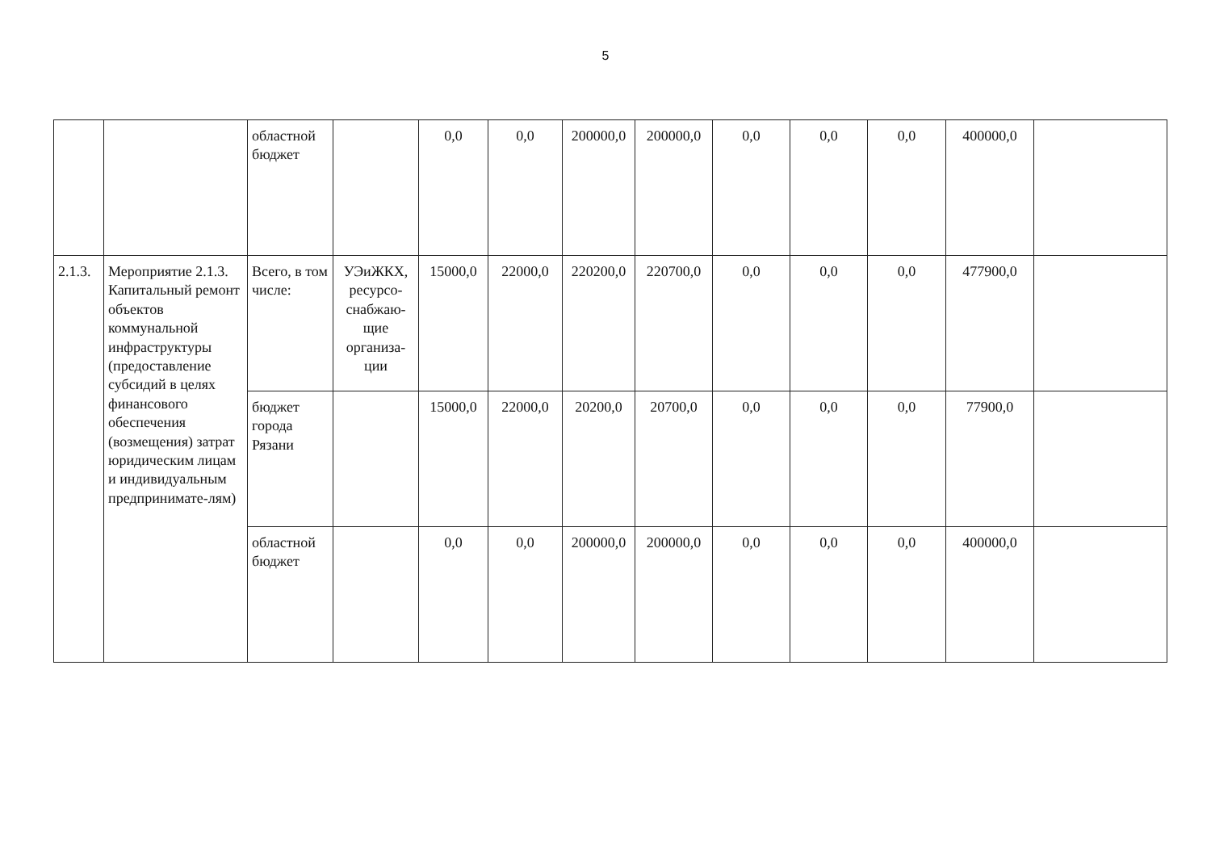5
| | | областной бюджет | | 0,0 | 0,0 | 200000,0 | 200000,0 | 0,0 | 0,0 | 0,0 | 400000,0 | |
| 2.1.3. | Мероприятие 2.1.3. Капитальный ремонт объектов коммунальной инфраструктуры (предоставление субсидий в целях финансового обеспечения (возмещения) затрат юридическим лицам и индивидуальным предпринимате-лям) | Всего, в том числе: | УЭиЖКХ, ресурсо-снабжаю-щие организа-ции | 15000,0 | 22000,0 | 220200,0 | 220700,0 | 0,0 | 0,0 | 0,0 | 477900,0 | |
| | | бюджет города Рязани | | 15000,0 | 22000,0 | 20200,0 | 20700,0 | 0,0 | 0,0 | 0,0 | 77900,0 | |
| | | областной бюджет | | 0,0 | 0,0 | 200000,0 | 200000,0 | 0,0 | 0,0 | 0,0 | 400000,0 | |